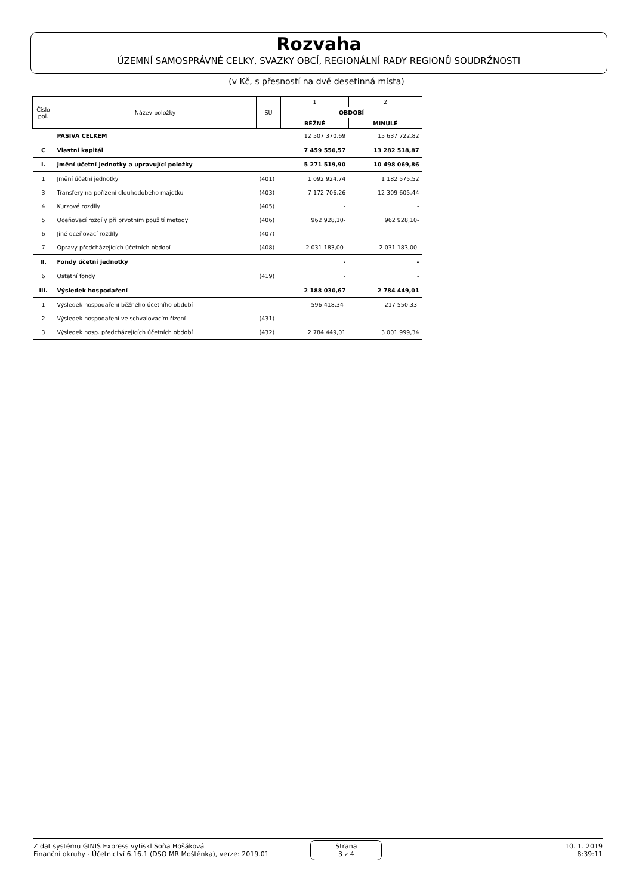Rozvaha
ÚZEMNÍ SAMOSPRÁVNÉ CELKY, SVAZKY OBCÍ, REGIONÁLNÍ RADY REGIONŮ SOUDRŽNOSTI
(v Kč, s přesností na dvě desetinná místa)
| Číslo pol. | Název položky | SU | 1 | 2 |
| --- | --- | --- | --- | --- |
| | | | OBDOBÍ | |
| | | | BĚŽNÉ | MINULÉ |
| | PASIVA CELKEM | | 12 507 370,69 | 15 637 722,82 |
| C | Vlastní kapitál | | 7 459 550,57 | 13 282 518,87 |
| I. | Jmění účetní jednotky a upravující položky | | 5 271 519,90 | 10 498 069,86 |
| 1 | Jmění účetní jednotky | (401) | 1 092 924,74 | 1 182 575,52 |
| 3 | Transfery na pořízení dlouhodobého majetku | (403) | 7 172 706,26 | 12 309 605,44 |
| 4 | Kurzové rozdíly | (405) | - | - |
| 5 | Oceňovací rozdíly při prvotním použití metody | (406) | 962 928,10- | 962 928,10- |
| 6 | Jiné oceňovací rozdíly | (407) | - | - |
| 7 | Opravy předcházejících účetních období | (408) | 2 031 183,00- | 2 031 183,00- |
| II. | Fondy účetní jednotky | | - | - |
| 6 | Ostatní fondy | (419) | - | - |
| III. | Výsledek hospodaření | | 2 188 030,67 | 2 784 449,01 |
| 1 | Výsledek hospodaření běžného účetního období | | 596 418,34- | 217 550,33- |
| 2 | Výsledek hospodaření ve schvalovacím řízení | (431) | - | - |
| 3 | Výsledek hosp. předcházejících účetních období | (432) | 2 784 449,01 | 3 001 999,34 |
Z dat systému GINIS Express vytiskl Soňa Hošáková
Finanční okruhy - Účetnictví 6.16.1 (DSO MR Moštěnka), verze: 2019.01
Strana
3 z 4
10. 1. 2019
8:39:11